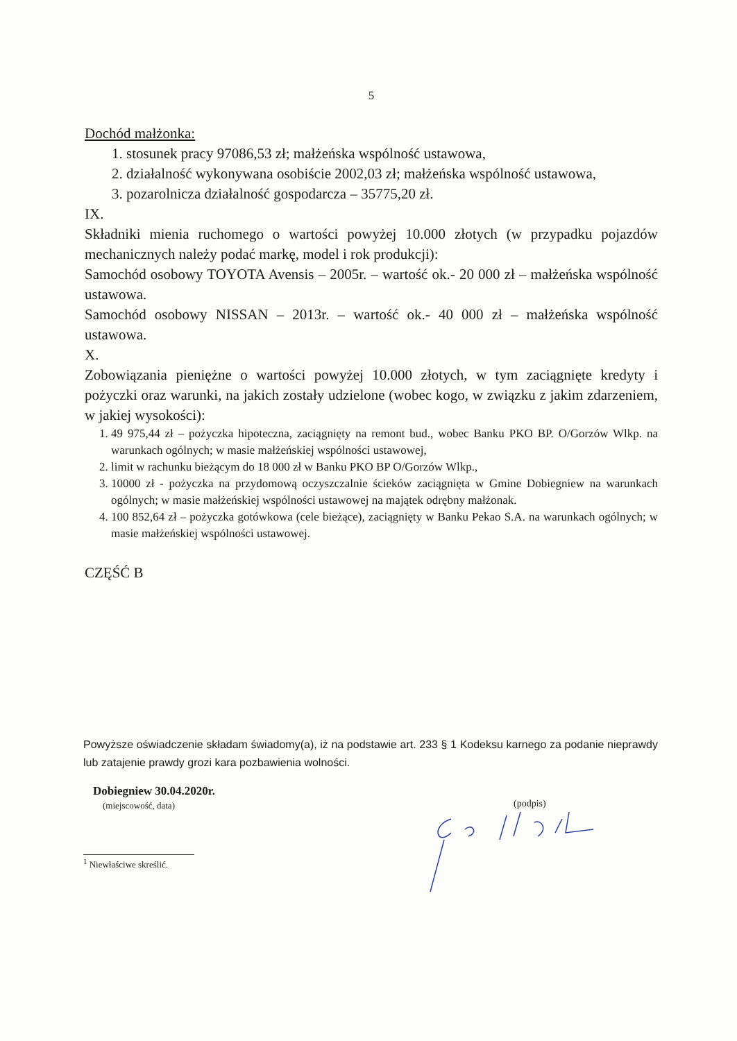5
Dochód małżonka:
1. stosunek pracy 97086,53 zł; małżeńska wspólność ustawowa,
2. działalność wykonywana osobiście 2002,03 zł; małżeńska wspólność ustawowa,
3. pozarolnicza działalność gospodarcza – 35775,20 zł.
IX.
Składniki mienia ruchomego o wartości powyżej 10.000 złotych (w przypadku pojazdów mechanicznych należy podać markę, model i rok produkcji):
Samochód osobowy TOYOTA Avensis – 2005r. – wartość ok.- 20 000 zł – małżeńska wspólność ustawowa.
Samochód osobowy NISSAN – 2013r. – wartość ok.- 40 000 zł – małżeńska wspólność ustawowa.
X.
Zobowiązania pieniężne o wartości powyżej 10.000 złotych, w tym zaciągnięte kredyty i pożyczki oraz warunki, na jakich zostały udzielone (wobec kogo, w związku z jakim zdarzeniem, w jakiej wysokości):
1. 49 975,44 zł – pożyczka hipoteczna, zaciągnięty na remont bud., wobec Banku PKO BP. O/Gorzów Wlkp. na warunkach ogólnych; w masie małżeńskiej wspólności ustawowej,
2. limit w rachunku bieżącym do 18 000 zł w Banku PKO BP O/Gorzów Wlkp.,
3. 10000 zł - pożyczka na przydomową oczyszczalnie ścieków zaciągnięta w Gmine Dobiegniew na warunkach ogólnych; w masie małżeńskiej wspólności ustawowej na majątek odrębny małżonak.
4. 100 852,64 zł – pożyczka gotówkowa (cele bieżące), zaciągnięty w Banku Pekao S.A. na warunkach ogólnych; w masie małżeńskiej wspólności ustawowej.
CZĘŚĆ B
Powyższe oświadczenie składam świadomy(a), iż na podstawie art. 233 § 1 Kodeksu karnego za podanie nieprawdy lub zatajenie prawdy grozi kara pozbawienia wolności.
Dobiegniew 30.04.2020r.
(miejscowość, data)
(podpis)
<sup>1</sup> Niewłaściwe skreślić.